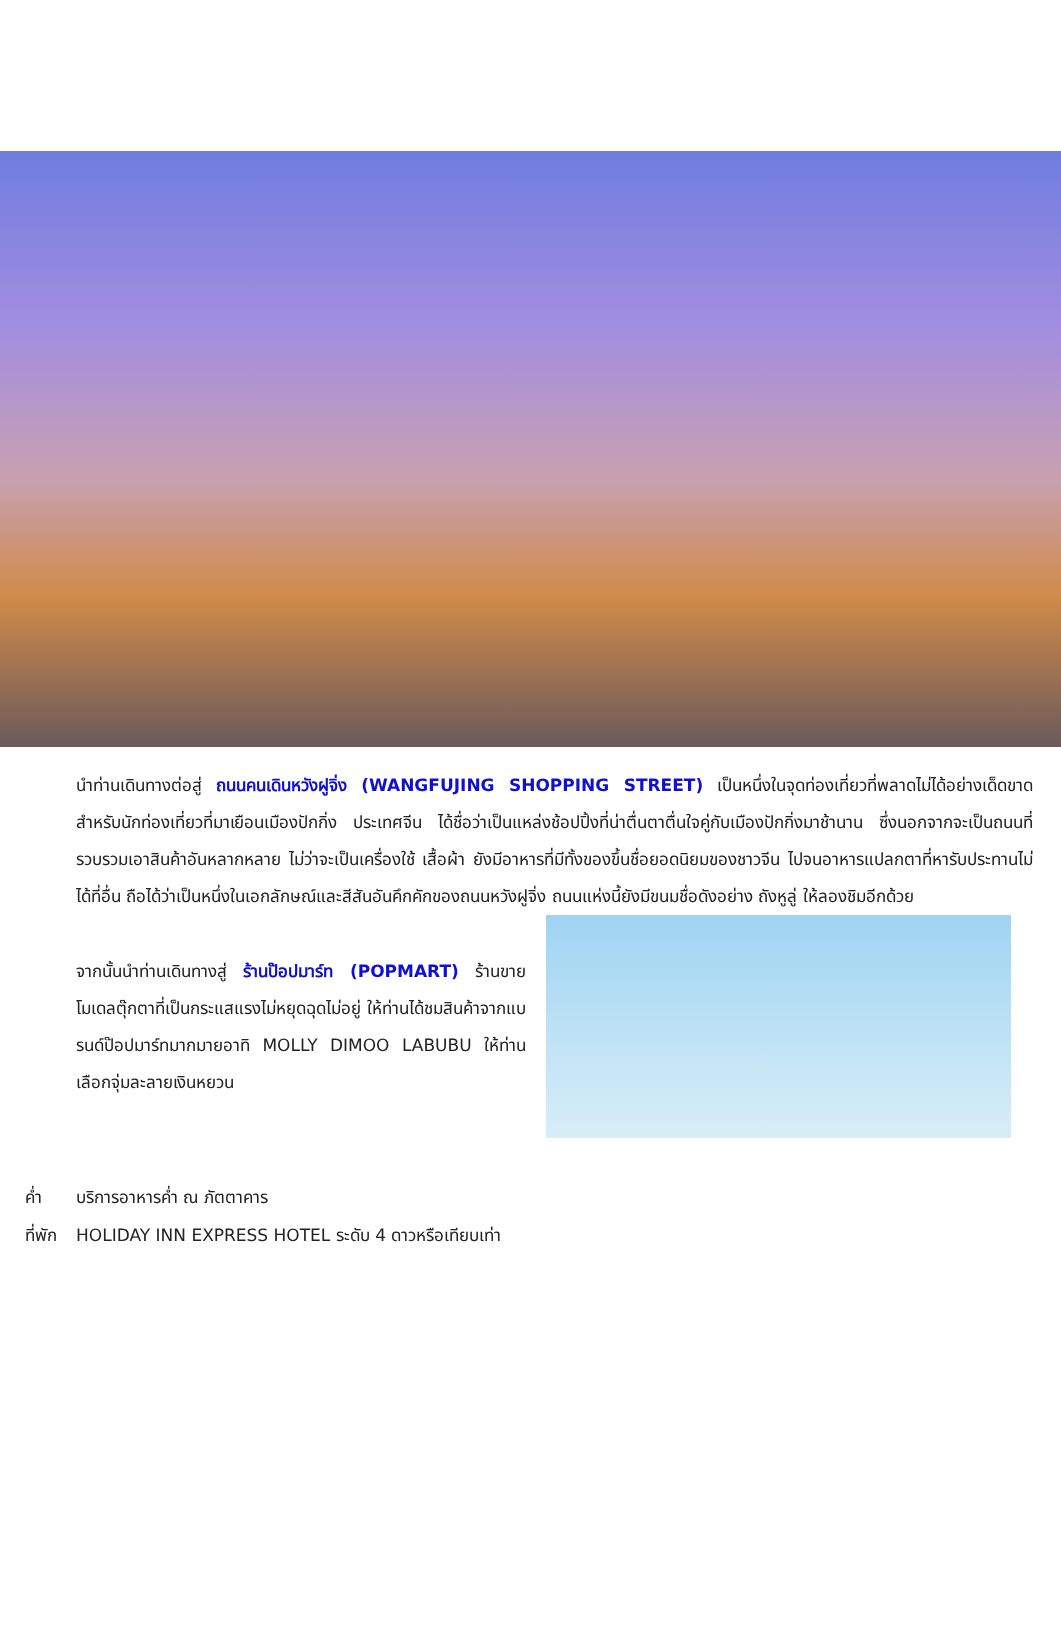นำท่านเดินทางต่อสู่ ถนนคนเดินหวังฝูจิ่ง (WANGFUJING SHOPPING STREET) เป็นหนึ่งในจุดท่องเที่ยวที่พลาดไม่ได้อย่างเด็ดขาด สำหรับนักท่องเที่ยวที่มาเยือนเมืองปักกิ่ง ประเทศจีน ได้ชื่อว่าเป็นแหล่งช้อปปิ้งที่น่าตื่นตาตื่นใจคู่กับเมืองปักกิ่งมาช้านาน ซึ่งนอกจากจะเป็นถนนที่รวบรวมเอาสินค้าอันหลากหลาย ไม่ว่าจะเป็นเครื่องใช้ เสื้อผ้า ยังมีอาหารที่มีทั้งของขึ้นชื่อยอดนิยมของชาวจีน ไปจนอาหารแปลกตาที่หารับประทานไม่ได้ที่อื่น ถือได้ว่าเป็นหนึ่งในเอกลักษณ์และสีสันอันคึกคักของถนนหวังฝูจิ่ง ถนนแห่งนี้ยังมีขนมชื่อดังอย่าง ถังหูลู่ ให้ลองชิมอีกด้วย
จากนั้นนำท่านเดินทางสู่ ร้านป๊อปมาร์ท (POPMART) ร้านขายโมเดลตุ๊กตาที่เป็นกระแสแรงไม่หยุดฉุดไม่อยู่ ให้ท่านได้ชมสินค้าจากแบรนด์ป๊อปมาร์ทมากมายอาทิ MOLLY DIMOO LABUBU ให้ท่านเลือกจุ่มละลายเงินหยวน
ค่ำ บริการอาหารค่ำ ณ ภัตตาคาร
ที่พัก HOLIDAY INN EXPRESS HOTEL ระดับ 4 ดาวหรือเทียบเท่า